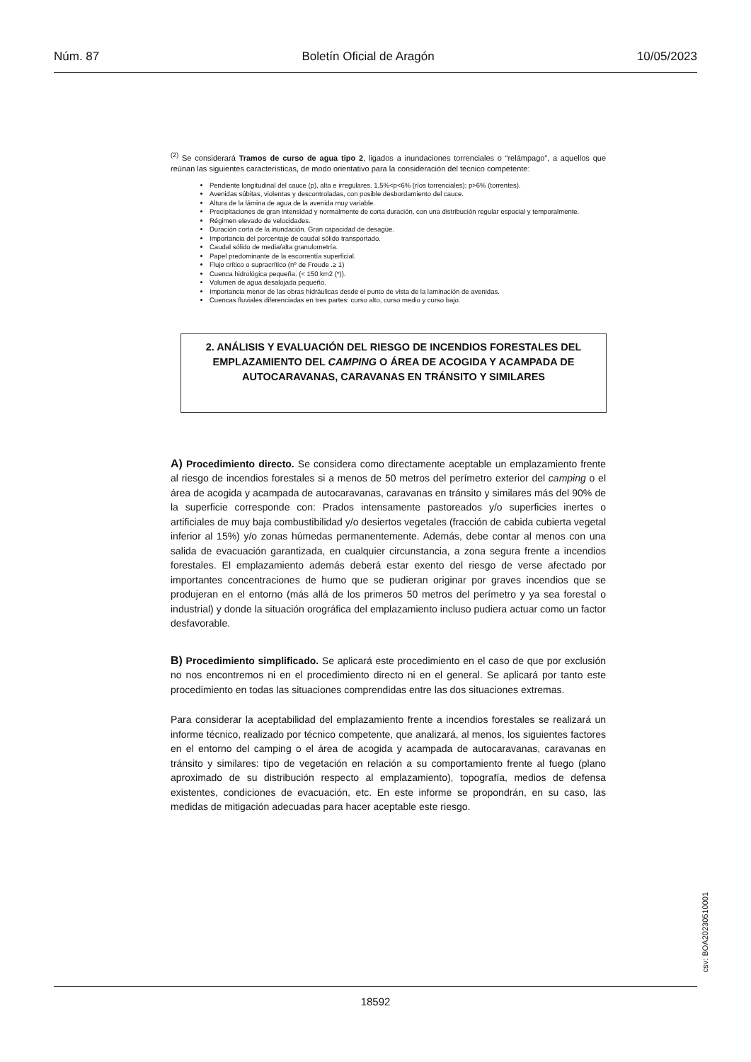Núm. 87 Boletín Oficial de Aragón 10/05/2023
<sup>(2)</sup> Se considerará Tramos de curso de agua tipo 2, ligados a inundaciones torrenciales o “relámpago”, a aquellos que reúnan las siguientes características, de modo orientativo para la consideración del técnico competente:
Pendiente longitudinal del cauce (p), alta e irregulares. 1,5%<p<6% (ríos torrenciales); p>6% (torrentes).
Avenidas súbitas, violentas y descontroladas, con posible desbordamiento del cauce.
Altura de la lámina de agua de la avenida muy variable.
Precipitaciones de gran intensidad y normalmente de corta duración, con una distribución regular espacial y temporalmente.
Régimen elevado de velocidades.
Duración corta de la inundación. Gran capacidad de desagüe.
Importancia del porcentaje de caudal sólido transportado.
Caudal sólido de media/alta granulometría.
Papel predominante de la escorrentía superficial.
Flujo crítico o supracrítico (nº de Froude .≥ 1)
Cuenca hidrológica pequeña. (< 150 km2 (*)).
Volumen de agua desalojada pequeño.
Importancia menor de las obras hidráulicas desde el punto de vista de la laminación de avenidas.
Cuencas fluviales diferenciadas en tres partes: curso alto, curso medio y curso bajo.
2. ANÁLISIS Y EVALUACIÓN DEL RIESGO DE INCENDIOS FORESTALES DEL EMPLAZAMIENTO DEL CAMPING O ÁREA DE ACOGIDA Y ACAMPADA DE AUTOCARAVANAS, CARAVANAS EN TRÁNSITO Y SIMILARES
A) Procedimiento directo. Se considera como directamente aceptable un emplazamiento frente al riesgo de incendios forestales si a menos de 50 metros del perímetro exterior del camping o el área de acogida y acampada de autocaravanas, caravanas en tránsito y similares más del 90% de la superficie corresponde con: Prados intensamente pastoreados y/o superficies inertes o artificiales de muy baja combustibilidad y/o desiertos vegetales (fracción de cabida cubierta vegetal inferior al 15%) y/o zonas húmedas permanentemente. Además, debe contar al menos con una salida de evacuación garantizada, en cualquier circunstancia, a zona segura frente a incendios forestales. El emplazamiento además deberá estar exento del riesgo de verse afectado por importantes concentraciones de humo que se pudieran originar por graves incendios que se produjeran en el entorno (más allá de los primeros 50 metros del perímetro y ya sea forestal o industrial) y donde la situación orográfica del emplazamiento incluso pudiera actuar como un factor desfavorable.
B) Procedimiento simplificado. Se aplicará este procedimiento en el caso de que por exclusión no nos encontremos ni en el procedimiento directo ni en el general. Se aplicará por tanto este procedimiento en todas las situaciones comprendidas entre las dos situaciones extremas.
Para considerar la aceptabilidad del emplazamiento frente a incendios forestales se realizará un informe técnico, realizado por técnico competente, que analizará, al menos, los siguientes factores en el entorno del camping o el área de acogida y acampada de autocaravanas, caravanas en tránsito y similares: tipo de vegetación en relación a su comportamiento frente al fuego (plano aproximado de su distribución respecto al emplazamiento), topografía, medios de defensa existentes, condiciones de evacuación, etc. En este informe se propondrán, en su caso, las medidas de mitigación adecuadas para hacer aceptable este riesgo.
csv: BOA20230510001
18592